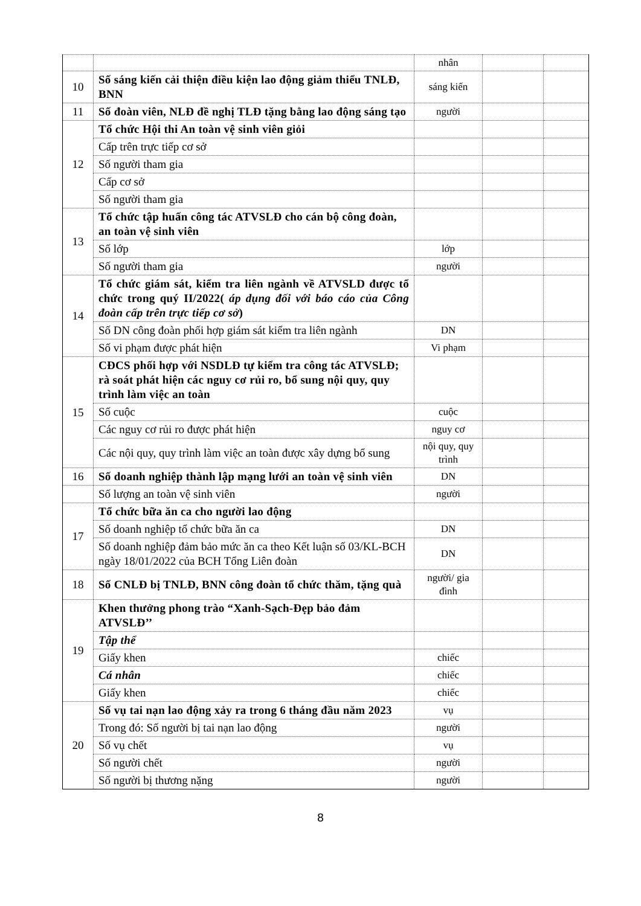| | | nhân | | |
| 10 | Số sáng kiến cải thiện điều kiện lao động giảm thiểu TNLĐ, BNN | sáng kiến | | |
| 11 | Số đoàn viên, NLĐ đề nghị TLĐ tặng bằng lao động sáng tạo | người | | |
| 12 | Tổ chức Hội thi An toàn vệ sinh viên giỏi | | | |
| | Cấp trên trực tiếp cơ sở | | | |
| | Số người tham gia | | | |
| | Cấp cơ sở | | | |
| | Số người tham gia | | | |
| 13 | Tổ chức tập huấn công tác ATVSLĐ cho cán bộ công đoàn, an toàn vệ sinh viên | | | |
| | Số lớp | lớp | | |
| | Số người tham gia | người | | |
| 14 | Tổ chức giám sát, kiểm tra liên ngành về ATVSLD được tổ chức trong quý II/2022( áp dụng đối với báo cáo của Công đoàn cấp trên trực tiếp cơ sở ) | | | |
| | Số DN công đoàn phối hợp giám sát kiểm tra liên ngành | DN | | |
| | Số vi phạm được phát hiện | Vi phạm | | |
| 15 | CĐCS phối hợp với NSDLĐ tự kiểm tra công tác ATVSLĐ; rà soát phát hiện các nguy cơ rủi ro, bổ sung nội quy, quy trình làm việc an toàn | | | |
| | Số cuộc | cuộc | | |
| | Các nguy cơ rủi ro được phát hiện | nguy cơ | | |
| | Các nội quy, quy trình làm việc an toàn được xây dựng bổ sung | nội quy, quy trình | | |
| 16 | Số doanh nghiệp thành lập mạng lưới an toàn vệ sinh viên | DN | | |
| | Số lượng an toàn vệ sinh viên | người | | |
| 17 | Tổ chức bữa ăn ca cho người lao động | | | |
| | Số doanh nghiệp tổ chức bữa ăn ca | DN | | |
| | Số doanh nghiệp đảm bảo mức ăn ca theo Kết luận số 03/KL-BCH ngày 18/01/2022 của BCH Tổng Liên đoàn | DN | | |
| 18 | Số CNLĐ bị TNLĐ, BNN công đoàn tổ chức thăm, tặng quà | người/ gia đình | | |
| 19 | Khen thưởng phong trào “Xanh-Sạch-Đẹp bảo đảm ATVSLĐ’’ | | | |
| | Tập thể | | | |
| | Giấy khen | chiếc | | |
| | Cá nhân | chiếc | | |
| | Giấy khen | chiếc | | |
| 20 | Số vụ tai nạn lao động xảy ra trong 6 tháng đầu năm 2023 | vụ | | |
| | Trong đó: Số người bị tai nạn lao động | người | | |
| | Số vụ chết | vụ | | |
| | Số người chết | người | | |
| | Số người bị thương nặng | người | | |
8